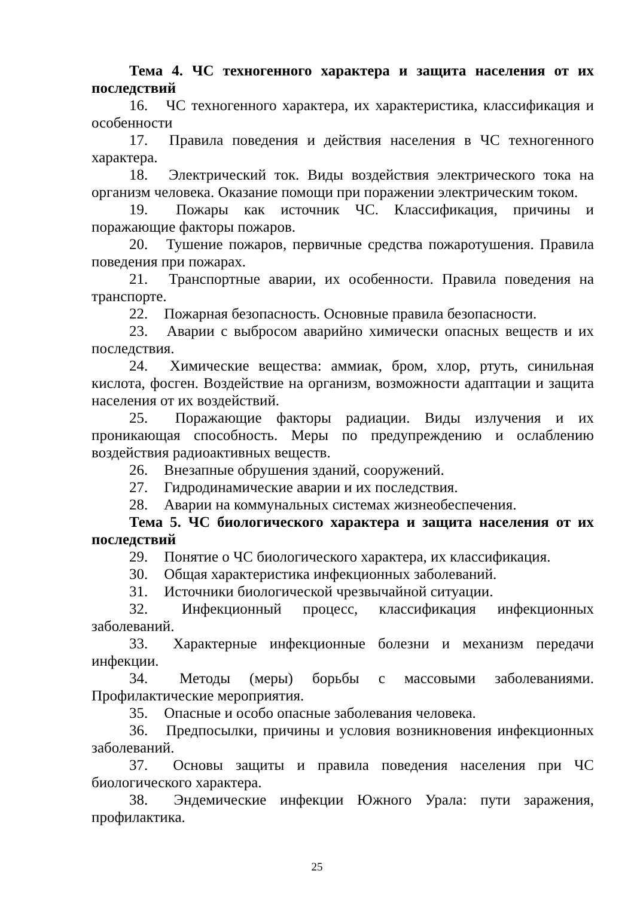Тема 4. ЧС техногенного характера и защита населения от их последствий
16. ЧС техногенного характера, их характеристика, классификация и особенности
17. Правила поведения и действия населения в ЧС техногенного характера.
18. Электрический ток. Виды воздействия электрического тока на организм человека. Оказание помощи при поражении электрическим током.
19. Пожары как источник ЧС. Классификация, причины и поражающие факторы пожаров.
20. Тушение пожаров, первичные средства пожаротушения. Правила поведения при пожарах.
21. Транспортные аварии, их особенности. Правила поведения на транспорте.
22. Пожарная безопасность. Основные правила безопасности.
23. Аварии с выбросом аварийно химически опасных веществ и их последствия.
24. Химические вещества: аммиак, бром, хлор, ртуть, синильная кислота, фосген. Воздействие на организм, возможности адаптации и защита населения от их воздействий.
25. Поражающие факторы радиации. Виды излучения и их проникающая способность. Меры по предупреждению и ослаблению воздействия радиоактивных веществ.
26. Внезапные обрушения зданий, сооружений.
27. Гидродинамические аварии и их последствия.
28. Аварии на коммунальных системах жизнеобеспечения.
Тема 5. ЧС биологического характера и защита населения от их последствий
29. Понятие о ЧС биологического характера, их классификация.
30. Общая характеристика инфекционных заболеваний.
31. Источники биологической чрезвычайной ситуации.
32. Инфекционный процесс, классификация инфекционных заболеваний.
33. Характерные инфекционные болезни и механизм передачи инфекции.
34. Методы (меры) борьбы с массовыми заболеваниями. Профилактические мероприятия.
35. Опасные и особо опасные заболевания человека.
36. Предпосылки, причины и условия возникновения инфекционных заболеваний.
37. Основы защиты и правила поведения населения при ЧС биологического характера.
38. Эндемические инфекции Южного Урала: пути заражения, профилактика.
25